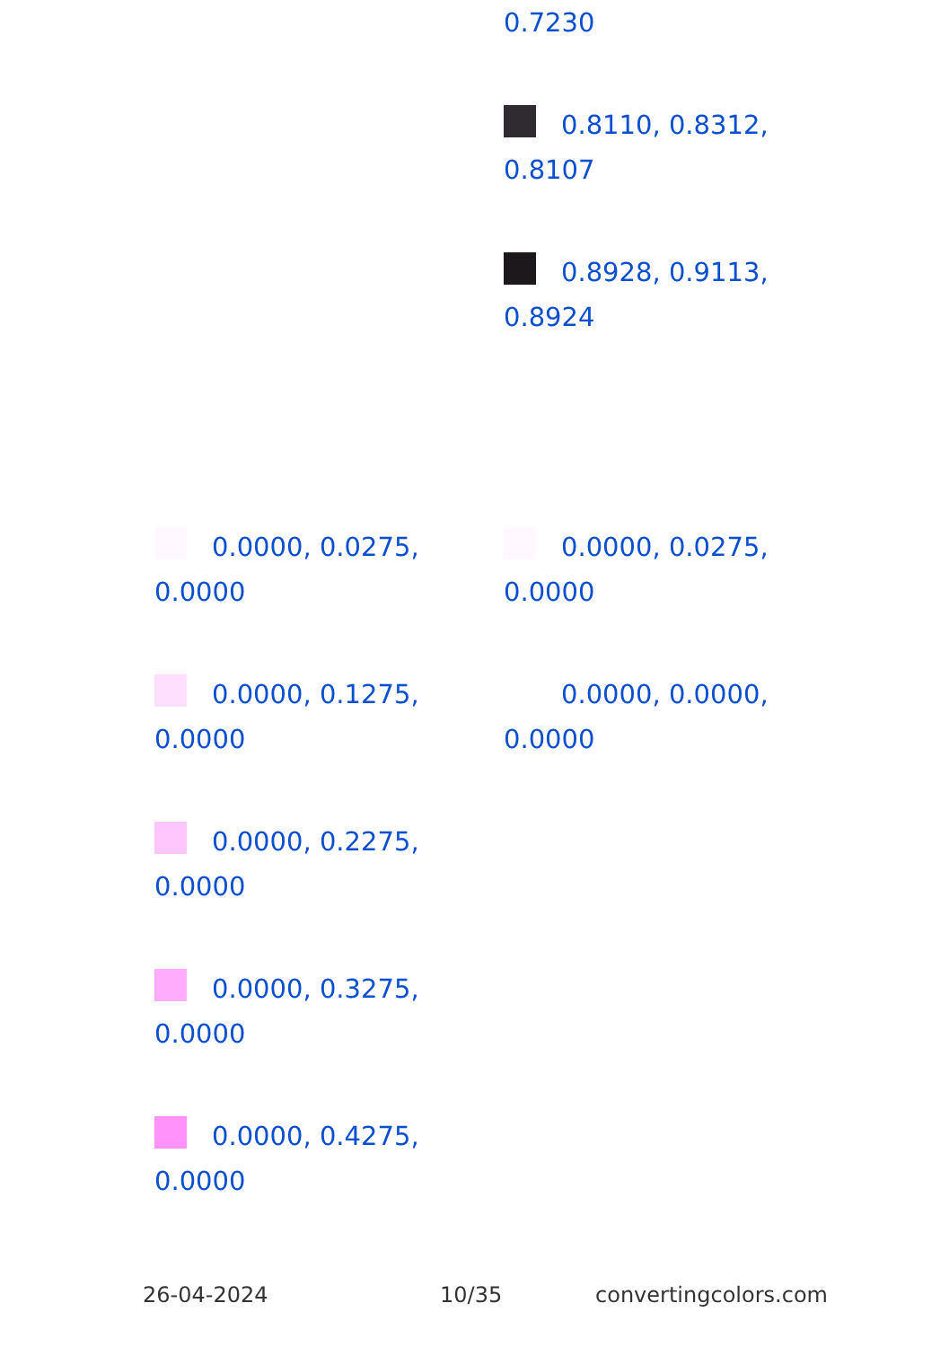0.7230
0.8110, 0.8312, 0.8107
0.8928, 0.9113, 0.8924
0.0000, 0.0275, 0.0000
0.0000, 0.0275, 0.0000
0.0000, 0.1275, 0.0000
0.0000, 0.0000, 0.0000
0.0000, 0.2275, 0.0000
0.0000, 0.3275, 0.0000
0.0000, 0.4275, 0.0000
26-04-2024 10/35 convertingcolors.com